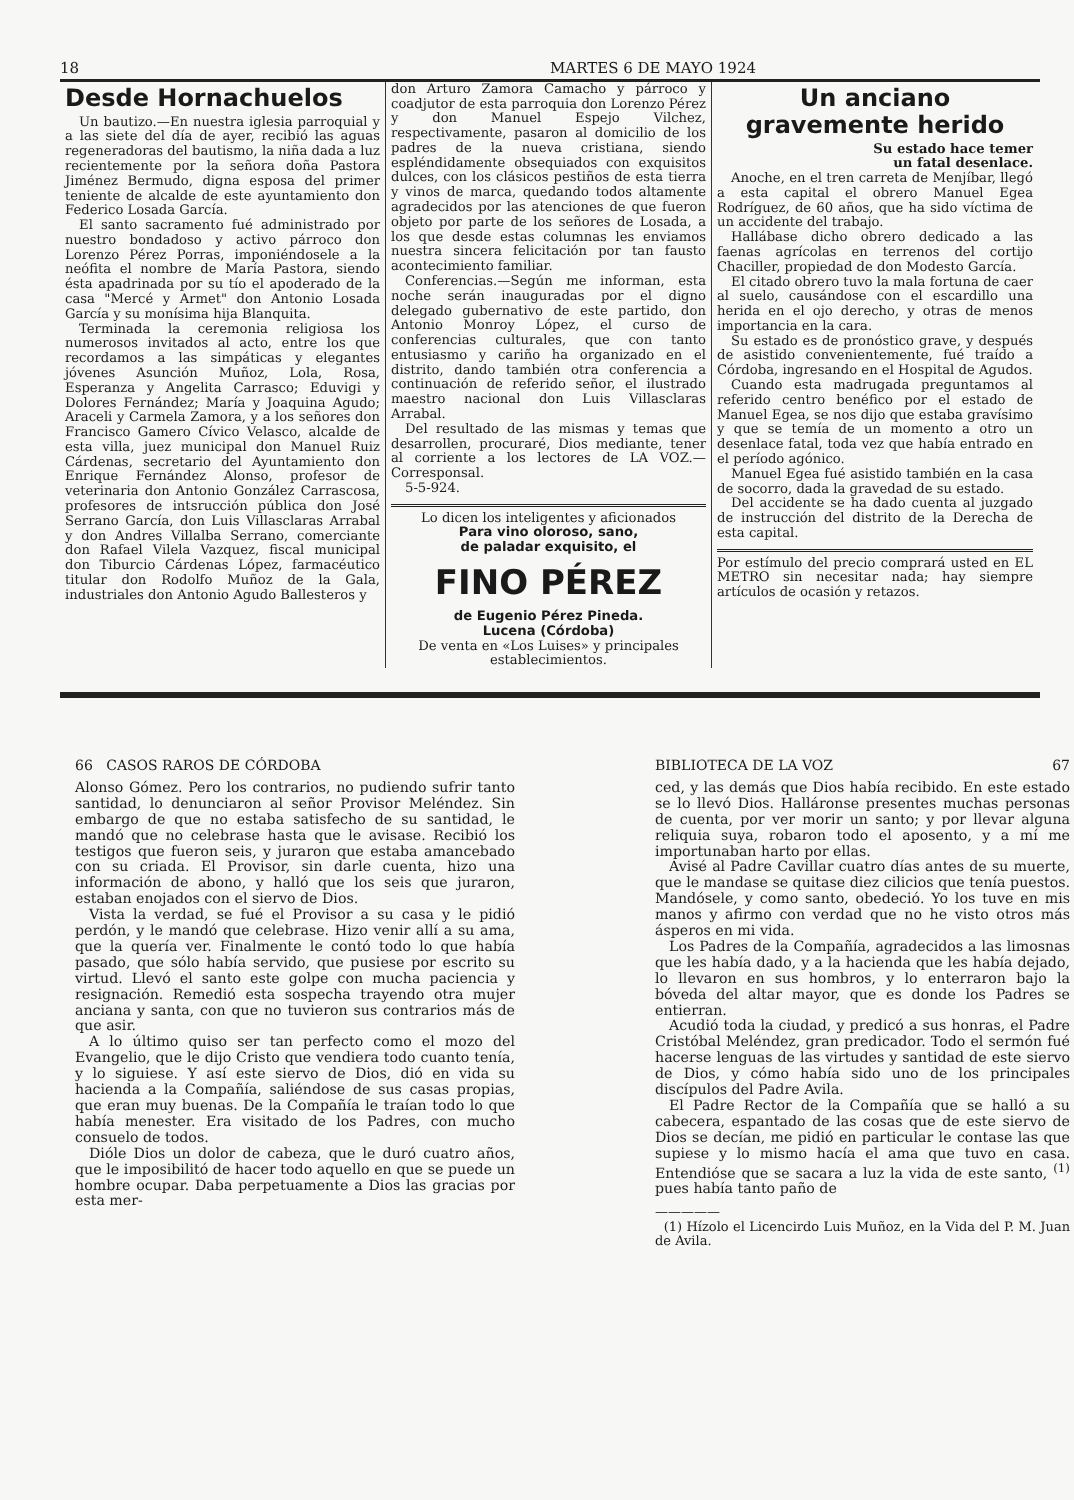18 MARTES 6 DE MAYO 1924
Desde Hornachuelos
Un bautizo.—En nuestra iglesia parroquial y a las siete del día de ayer, recibió las aguas regeneradoras del bautismo, la niña dada a luz recientemente por la señora doña Pastora Jiménez Bermudo, digna esposa del primer teniente de alcalde de este ayuntamiento don Federico Losada García.
El santo sacramento fué administrado por nuestro bondadoso y activo párroco don Lorenzo Pérez Porras, imponiéndosele a la neófita el nombre de María Pastora, siendo ésta apadrinada por su tío el apoderado de la casa "Mercé y Armet" don Antonio Losada García y su monísima hija Blanquita.
Terminada la ceremonia religiosa los numerosos invitados al acto, entre los que recordamos a las simpáticas y elegantes jóvenes Asunción Muñoz, Lola, Rosa, Esperanza y Angelita Carrasco; Eduvigi y Dolores Fernández; María y Joaquina Agudo; Araceli y Carmela Zamora, y a los señores don Francisco Gamero Cívico Velasco, alcalde de esta villa, juez municipal don Manuel Ruiz Cárdenas, secretario del Ayuntamiento don Enrique Fernández Alonso, profesor de veterinaria don Antonio González Carrascosa, profesores de intsrucción pública don José Serrano García, don Luis Villasclaras Arrabal y don Andres Villalba Serrano, comerciante don Rafael Vilela Vazquez, fiscal municipal don Tiburcio Cárdenas López, farmacéutico titular don Rodolfo Muñoz de la Gala, industriales don Antonio Agudo Ballesteros y
don Arturo Zamora Camacho y párroco y coadjutor de esta parroquia don Lorenzo Pérez y don Manuel Espejo Vilchez, respectivamente, pasaron al domicilio de los padres de la nueva cristiana, siendo espléndidamente obsequiados con exquisitos dulces, con los clásicos pestiños de esta tierra y vinos de marca, quedando todos altamente agradecidos por las atenciones de que fueron objeto por parte de los señores de Losada, a los que desde estas columnas les enviamos nuestra sincera felicitación por tan fausto acontecimiento familiar.
Conferencias.—Según me informan, esta noche serán inauguradas por el digno delegado gubernativo de este partido, don Antonio Monroy López, el curso de conferencias culturales, que con tanto entusiasmo y cariño ha organizado en el distrito, dando también otra conferencia a continuación de referido señor, el ilustrado maestro nacional don Luis Villasclaras Arrabal.
Del resultado de las mismas y temas que desarrollen, procuraré, Dios mediante, tener al corriente a los lectores de LA VOZ.—Corresponsal.
5-5-924.
Lo dicen los inteligentes y aficionados
Para vino oloroso, sano,
de paladar exquisito, el
FINO PÉREZ
de Eugenio Pérez Pineda.
Lucena (Córdoba)
De venta en «Los Luises» y principales establecimientos.
Un anciano gravemente herido
Su estado hace temer
un fatal desenlace.
Anoche, en el tren carreta de Menjíbar, llegó a esta capital el obrero Manuel Egea Rodríguez, de 60 años, que ha sido víctima de un accidente del trabajo.
Hallábase dicho obrero dedicado a las faenas agrícolas en terrenos del cortijo Chaciller, propiedad de don Modesto García.
El citado obrero tuvo la mala fortuna de caer al suelo, causándose con el escardillo una herida en el ojo derecho, y otras de menos importancia en la cara.
Su estado es de pronóstico grave, y después de asistido convenientemente, fué traído a Córdoba, ingresando en el Hospital de Agudos.
Cuando esta madrugada preguntamos al referido centro benéfico por el estado de Manuel Egea, se nos dijo que estaba gravísimo y que se temía de un momento a otro un desenlace fatal, toda vez que había entrado en el período agónico.
Manuel Egea fué asistido también en la casa de socorro, dada la gravedad de su estado.
Del accidente se ha dado cuenta al juzgado de instrucción del distrito de la Derecha de esta capital.
Por estímulo del precio comprará usted en EL METRO sin necesitar nada; hay siempre artículos de ocasión y retazos.
66 CASOS RAROS DE CÓRDOBA
Alonso Gómez. Pero los contrarios, no pudiendo sufrir tanto santidad, lo denunciaron al señor Provisor Meléndez. Sin embargo de que no estaba satisfecho de su santidad, le mandó que no celebrase hasta que le avisase. Recibió los testigos que fueron seis, y juraron que estaba amancebado con su criada. El Provisor, sin darle cuenta, hizo una información de abono, y halló que los seis que juraron, estaban enojados con el siervo de Dios.
Vista la verdad, se fué el Provisor a su casa y le pidió perdón, y le mandó que celebrase. Hizo venir allí a su ama, que la quería ver. Finalmente le contó todo lo que había pasado, que sólo había servido, que pusiese por escrito su virtud. Llevó el santo este golpe con mucha paciencia y resignación. Remedió esta sospecha trayendo otra mujer anciana y santa, con que no tuvieron sus contrarios más de que asir.
A lo último quiso ser tan perfecto como el mozo del Evangelio, que le dijo Cristo que vendiera todo cuanto tenía, y lo siguiese. Y así este siervo de Dios, dió en vida su hacienda a la Compañía, saliéndose de sus casas propias, que eran muy buenas. De la Compañía le traían todo lo que había menester. Era visitado de los Padres, con mucho consuelo de todos.
Dióle Dios un dolor de cabeza, que le duró cuatro años, que le imposibilitó de hacer todo aquello en que se puede un hombre ocupar. Daba perpetuamente a Dios las gracias por esta mer-
BIBLIOTECA DE LA VOZ 67
ced, y las demás que Dios había recibido. En este estado se lo llevó Dios. Halláronse presentes muchas personas de cuenta, por ver morir un santo; y por llevar alguna reliquia suya, robaron todo el aposento, y a mí me importunaban harto por ellas.
Avisé al Padre Cavillar cuatro días antes de su muerte, que le mandase se quitase diez cilicios que tenía puestos. Mandósele, y como santo, obedeció. Yo los tuve en mis manos y afirmo con verdad que no he visto otros más ásperos en mi vida.
Los Padres de la Compañía, agradecidos a las limosnas que les había dado, y a la hacienda que les había dejado, lo llevaron en sus hombros, y lo enterraron bajo la bóveda del altar mayor, que es donde los Padres se entierran.
Acudió toda la ciudad, y predicó a sus honras, el Padre Cristóbal Meléndez, gran predicador. Todo el sermón fué hacerse lenguas de las virtudes y santidad de este siervo de Dios, y cómo había sido uno de los principales discípulos del Padre Avila.
El Padre Rector de la Compañía que se halló a su cabecera, espantado de las cosas que de este siervo de Dios se decían, me pidió en particular le contase las que supiese y lo mismo hacía el ama que tuvo en casa. Entendióse que se sacara a luz la vida de este santo, <sup>(1)</sup> pues había tanto paño de
—————
(1) Hízolo el Licencirdo Luis Muñoz, en la Vida del P. M. Juan de Avila.